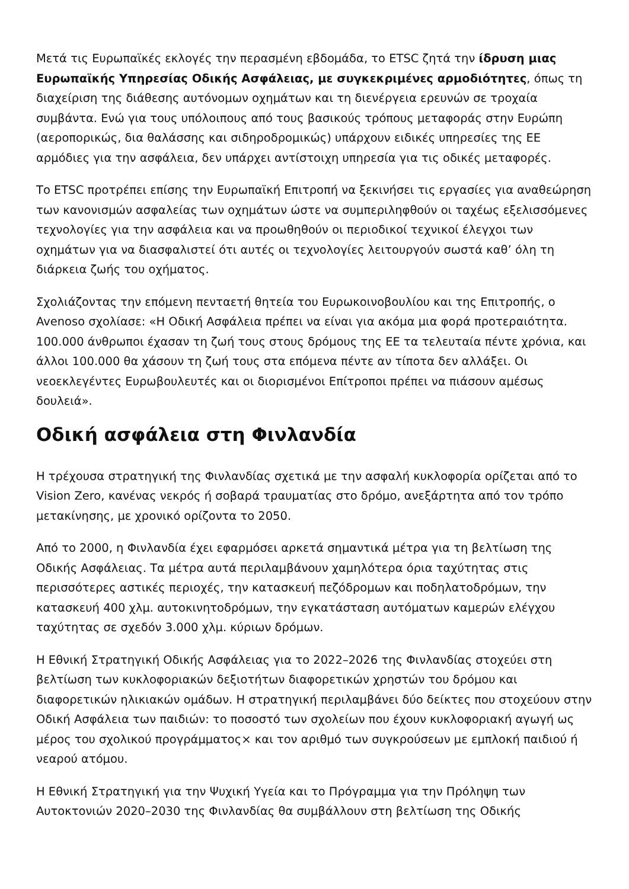Μετά τις Ευρωπαϊκές εκλογές την περασμένη εβδομάδα, το ETSC ζητά την ίδρυση μιας Ευρωπαϊκής Υπηρεσίας Οδικής Ασφάλειας, με συγκεκριμένες αρμοδιότητες, όπως τη διαχείριση της διάθεσης αυτόνομων οχημάτων και τη διενέργεια ερευνών σε τροχαία συμβάντα. Ενώ για τους υπόλοιπους από τους βασικούς τρόπους μεταφοράς στην Ευρώπη (αεροπορικώς, δια θαλάσσης και σιδηροδρομικώς) υπάρχουν ειδικές υπηρεσίες της ΕΕ αρμόδιες για την ασφάλεια, δεν υπάρχει αντίστοιχη υπηρεσία για τις οδικές μεταφορές.
Το ETSC προτρέπει επίσης την Ευρωπαϊκή Επιτροπή να ξεκινήσει τις εργασίες για αναθεώρηση των κανονισμών ασφαλείας των οχημάτων ώστε να συμπεριληφθούν οι ταχέως εξελισσόμενες τεχνολογίες για την ασφάλεια και να προωθηθούν οι περιοδικοί τεχνικοί έλεγχοι των οχημάτων για να διασφαλιστεί ότι αυτές οι τεχνολογίες λειτουργούν σωστά καθ’ όλη τη διάρκεια ζωής του οχήματος.
Σχολιάζοντας την επόμενη πενταετή θητεία του Ευρωκοινοβουλίου και της Επιτροπής, ο Avenoso σχολίασε: «Η Οδική Ασφάλεια πρέπει να είναι για ακόμα μια φορά προτεραιότητα. 100.000 άνθρωποι έχασαν τη ζωή τους στους δρόμους της ΕΕ τα τελευταία πέντε χρόνια, και άλλοι 100.000 θα χάσουν τη ζωή τους στα επόμενα πέντε αν τίποτα δεν αλλάξει. Οι νεοεκλεγέντες Ευρωβουλευτές και οι διορισμένοι Επίτροποι πρέπει να πιάσουν αμέσως δουλειά».
Οδική ασφάλεια στη Φινλανδία
Η τρέχουσα στρατηγική της Φινλανδίας σχετικά με την ασφαλή κυκλοφορία ορίζεται από το Vision Zero, κανένας νεκρός ή σοβαρά τραυματίας στο δρόμο, ανεξάρτητα από τον τρόπο μετακίνησης, με χρονικό ορίζοντα το 2050.
Από το 2000, η Φινλανδία έχει εφαρμόσει αρκετά σημαντικά μέτρα για τη βελτίωση της Οδικής Ασφάλειας. Τα μέτρα αυτά περιλαμβάνουν χαμηλότερα όρια ταχύτητας στις περισσότερες αστικές περιοχές, την κατασκευή πεζόδρομων και ποδηλατοδρόμων, την κατασκευή 400 χλμ. αυτοκινητοδρόμων, την εγκατάσταση αυτόματων καμερών ελέγχου ταχύτητας σε σχεδόν 3.000 χλμ. κύριων δρόμων.
Η Εθνική Στρατηγική Οδικής Ασφάλειας για το 2022–2026 της Φινλανδίας στοχεύει στη βελτίωση των κυκλοφοριακών δεξιοτήτων διαφορετικών χρηστών του δρόμου και διαφορετικών ηλικιακών ομάδων. Η στρατηγική περιλαμβάνει δύο δείκτες που στοχεύουν στην Οδική Ασφάλεια των παιδιών: το ποσοστό των σχολείων που έχουν κυκλοφοριακή αγωγή ως μέρος του σχολικού προγράμματος× και τον αριθμό των συγκρούσεων με εμπλοκή παιδιού ή νεαρού ατόμου.
Η Εθνική Στρατηγική για την Ψυχική Υγεία και το Πρόγραμμα για την Πρόληψη των Αυτοκτονιών 2020–2030 της Φινλανδίας θα συμβάλλουν στη βελτίωση της Οδικής